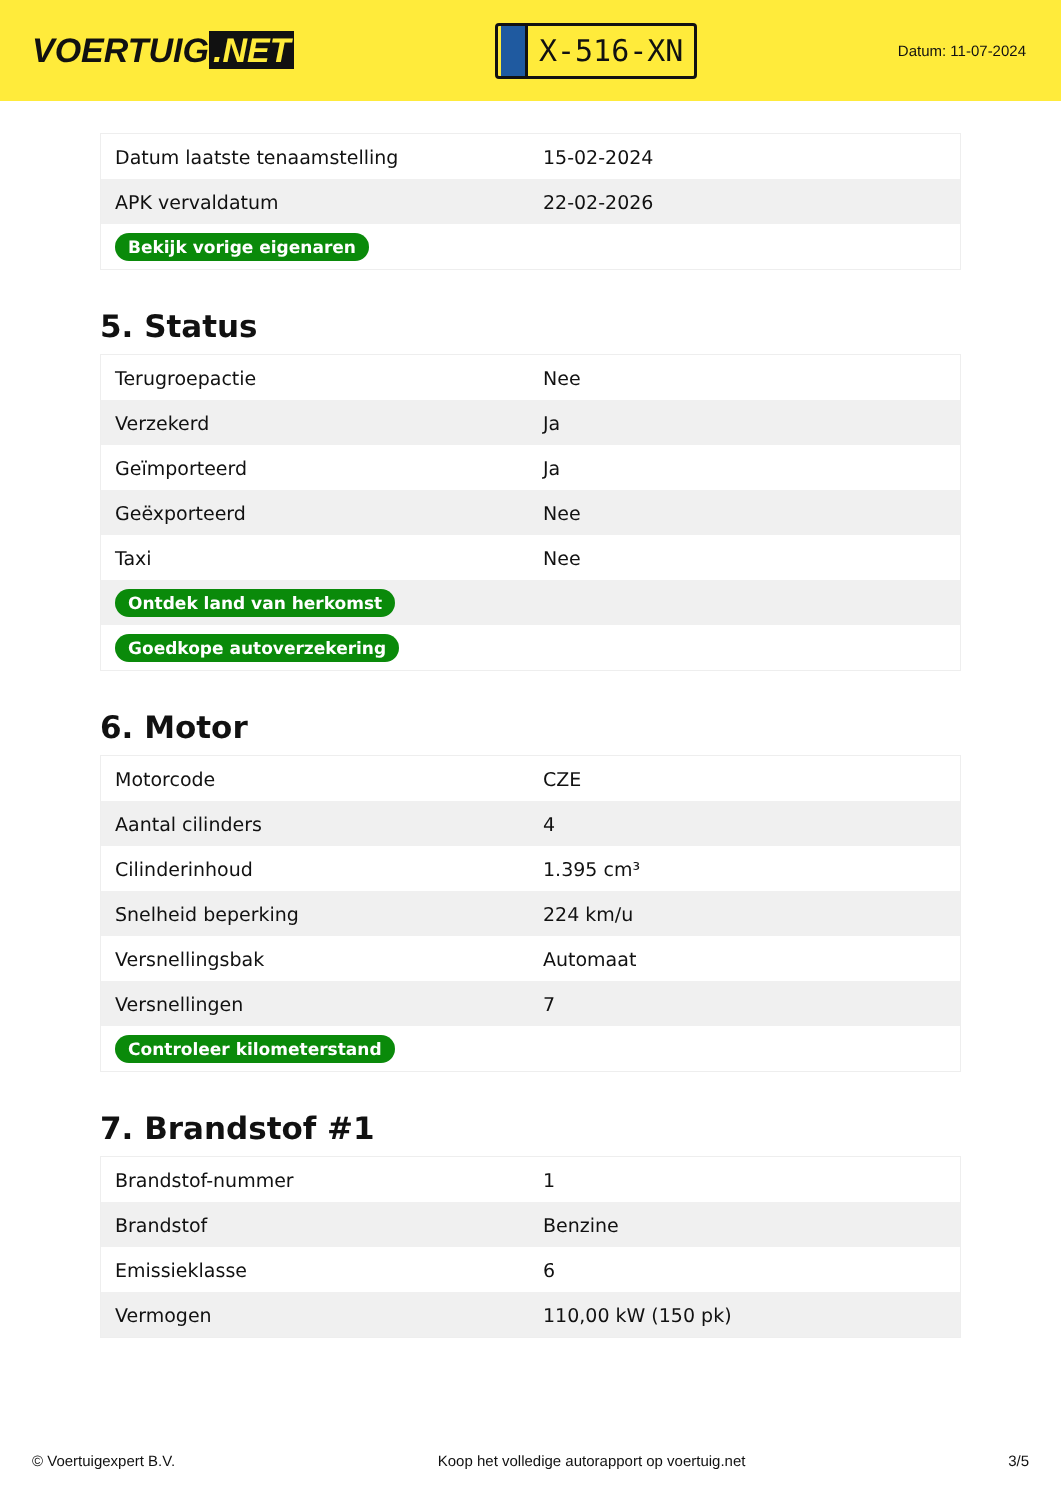VOERTUIG.NET
X-516-XN
Datum: 11-07-2024
| Datum laatste tenaamstelling | 15-02-2024 |
| APK vervaldatum | 22-02-2026 |
| Bekijk vorige eigenaren | |
5. Status
| Terugroepactie | Nee |
| Verzekerd | Ja |
| Geïmporteerd | Ja |
| Geëxporteerd | Nee |
| Taxi | Nee |
| Ontdek land van herkomst | |
| Goedkope autoverzekering | |
6. Motor
| Motorcode | CZE |
| Aantal cilinders | 4 |
| Cilinderinhoud | 1.395 cm³ |
| Snelheid beperking | 224 km/u |
| Versnellingsbak | Automaat |
| Versnellingen | 7 |
| Controleer kilometerstand | |
7. Brandstof #1
| Brandstof-nummer | 1 |
| Brandstof | Benzine |
| Emissieklasse | 6 |
| Vermogen | 110,00 kW (150 pk) |
© Voertuigexpert B.V. Koop het volledige autorapport op voertuig.net 3/5